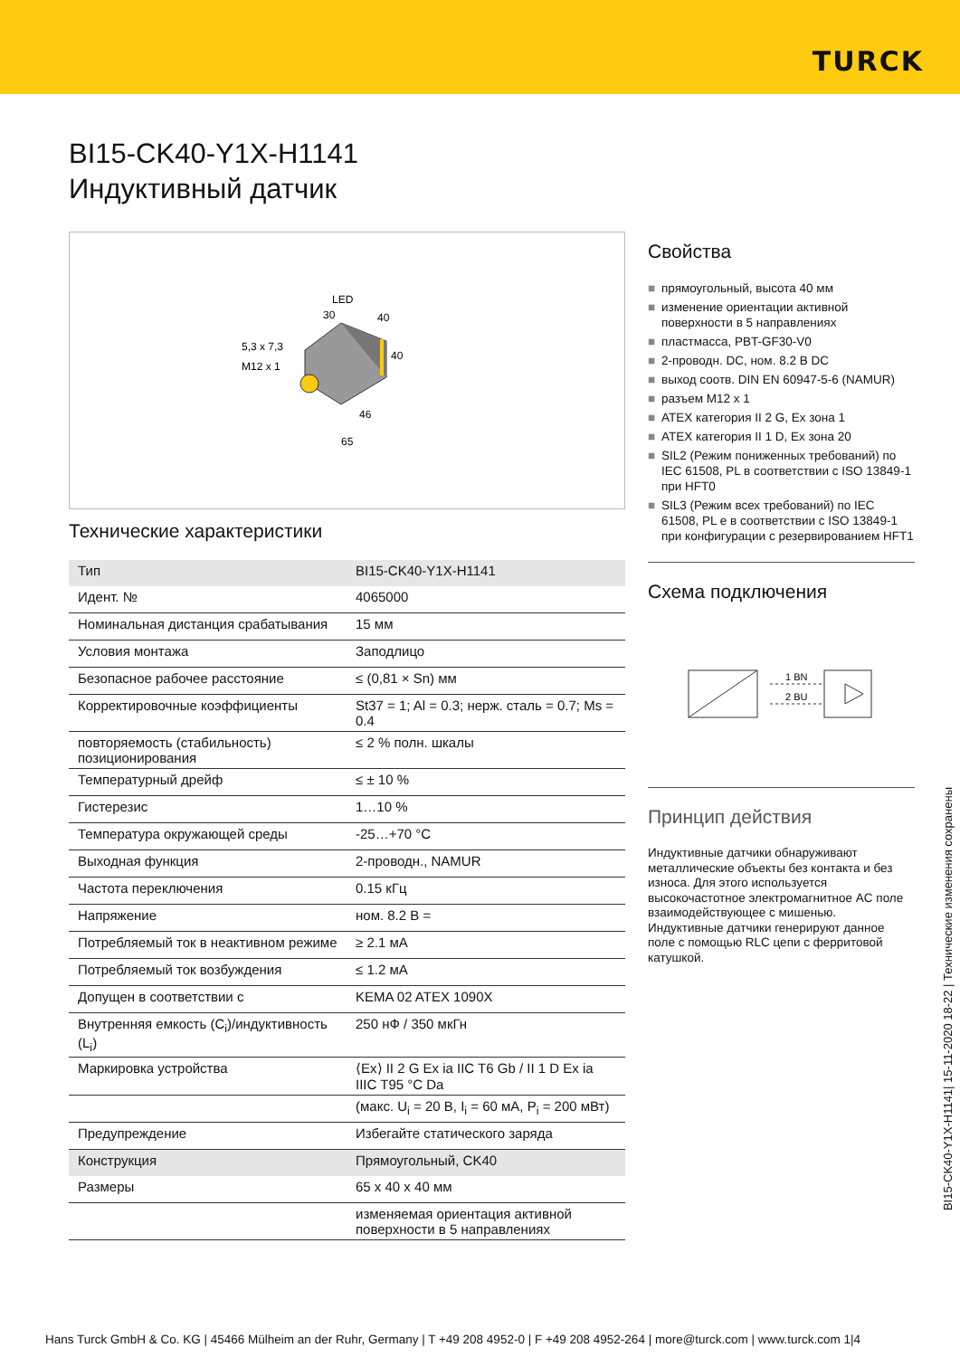TURCK
BI15-CK40-Y1X-H1141
Индуктивный датчик
LED
30
40
40
5,3 x 7,3
M12 x 1
46
65
Технические характеристики
| Тип | BI15-CK40-Y1X-H1141 |
| Идент. № | 4065000 |
| Номинальная дистанция срабатывания | 15 мм |
| Условия монтажа | Заподлицо |
| Безопасное рабочее расстояние | ≤ (0,81 × Sn) мм |
| Корректировочные коэффициенты | St37 = 1; Al = 0.3; нерж. сталь = 0.7; Ms = 0.4 |
| повторяемость (стабильность) позиционирования | ≤ 2 % полн. шкалы |
| Температурный дрейф | ≤ ± 10 % |
| Гистерезис | 1…10 % |
| Температура окружающей среды | -25…+70 °C |
| Выходная функция | 2-проводн., NAMUR |
| Частота переключения | 0.15 кГц |
| Напряжение | ном. 8.2 В = |
| Потребляемый ток в неактивном режиме | ≥ 2.1 мА |
| Потребляемый ток возбуждения | ≤ 1.2 мА |
| Допущен в соответствии с | KEMA 02 ATEX 1090X |
| Внутренняя емкость (C<sub>i</sub>)/индуктивность (L<sub>i</sub>) | 250 нФ / 350 мкГн |
| Маркировка устройства | ⟨Ex⟩ II 2 G Ex ia IIC T6 Gb / II 1 D Ex ia IIIC T95 °C Da |
| | (макс. U<sub>i</sub> = 20 В, I<sub>i</sub> = 60 мА, P<sub>i</sub> = 200 мВт) |
| Предупреждение | Избегайте статического заряда |
| Конструкция | Прямоугольный, CK40 |
| Размеры | 65 x 40 x 40 мм |
| | изменяемая ориентация активной поверхности в 5 направлениях |
Свойства
■ прямоугольный, высота 40 мм
■ изменение ориентации активной поверхности в 5 направлениях
■ пластмасса, PBT-GF30-V0
■ 2-проводн. DC, ном. 8.2 В DC
■ выход соотв. DIN EN 60947-5-6 (NAMUR)
■ разъем M12 x 1
■ ATEX категория II 2 G, Ex зона 1
■ ATEX категория II 1 D, Ex зона 20
■ SIL2 (Режим пониженных требований) по IEC 61508, PL в соответствии с ISO 13849-1 при HFT0
■ SIL3 (Режим всех требований) по IEC 61508, PL e в соответствии с ISO 13849-1 при конфигурации с резервированием HFT1
Схема подключения
1 BN
2 BU
Принцип действия
Индуктивные датчики обнаруживают металлические объекты без контакта и без износа. Для этого используется высокочастотное электромагнитное AC поле взаимодействующее с мишенью. Индуктивные датчики генерируют данное поле с помощью RLC цепи с ферритовой катушкой.
BI15-CK40-Y1X-H1141| 15-11-2020 18-22 | Технические изменения сохранены
Hans Turck GmbH & Co. KG | 45466 Mülheim an der Ruhr, Germany | T +49 208 4952-0 | F +49 208 4952-264 | more@turck.com | www.turck.com 1|4